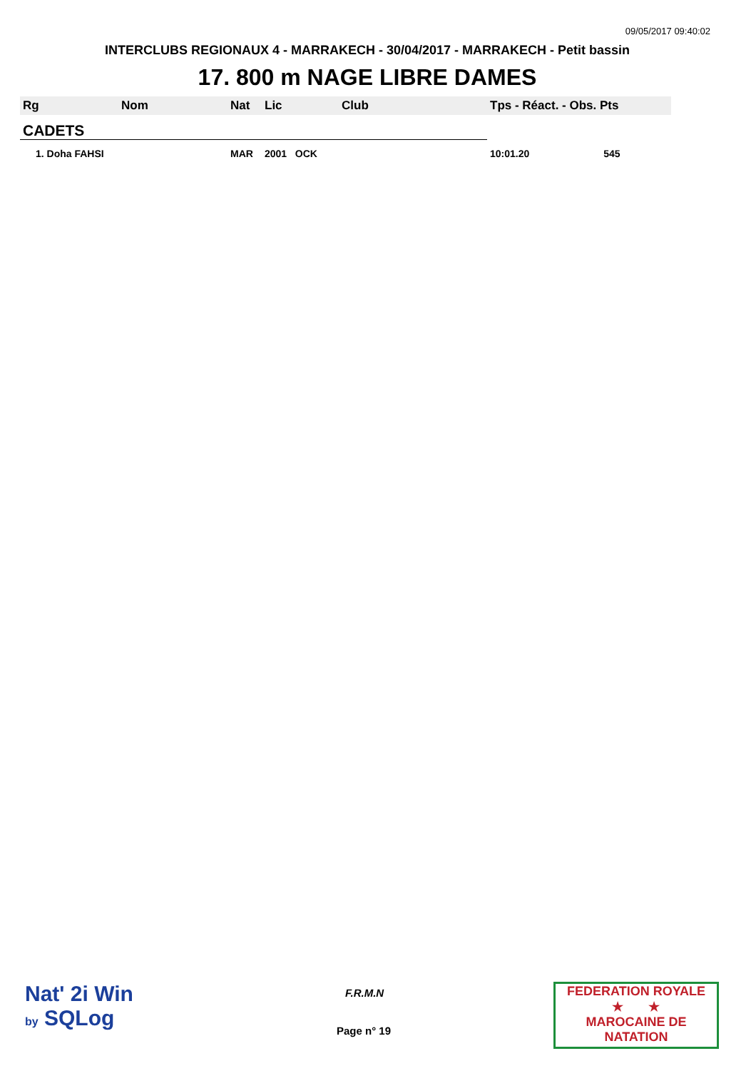09/05/2017 09:40:02
INTERCLUBS REGIONAUX 4 - MARRAKECH - 30/04/2017 - MARRAKECH - Petit bassin
17. 800 m NAGE LIBRE DAMES
| Rg | Nom | Nat | Lic | Club | Tps - Réact. - Obs. Pts |
| --- | --- | --- | --- | --- | --- |
| CADETS | | | | | |
| 1. Doha FAHSI | | MAR | 2001 OCK | | 10:01.20 545 |
Nat' 2i Win
by SQLog
F.R.M.N
Page n° 19
FEDERATION ROYALE
★ ★
MAROCAINE DE NATATION